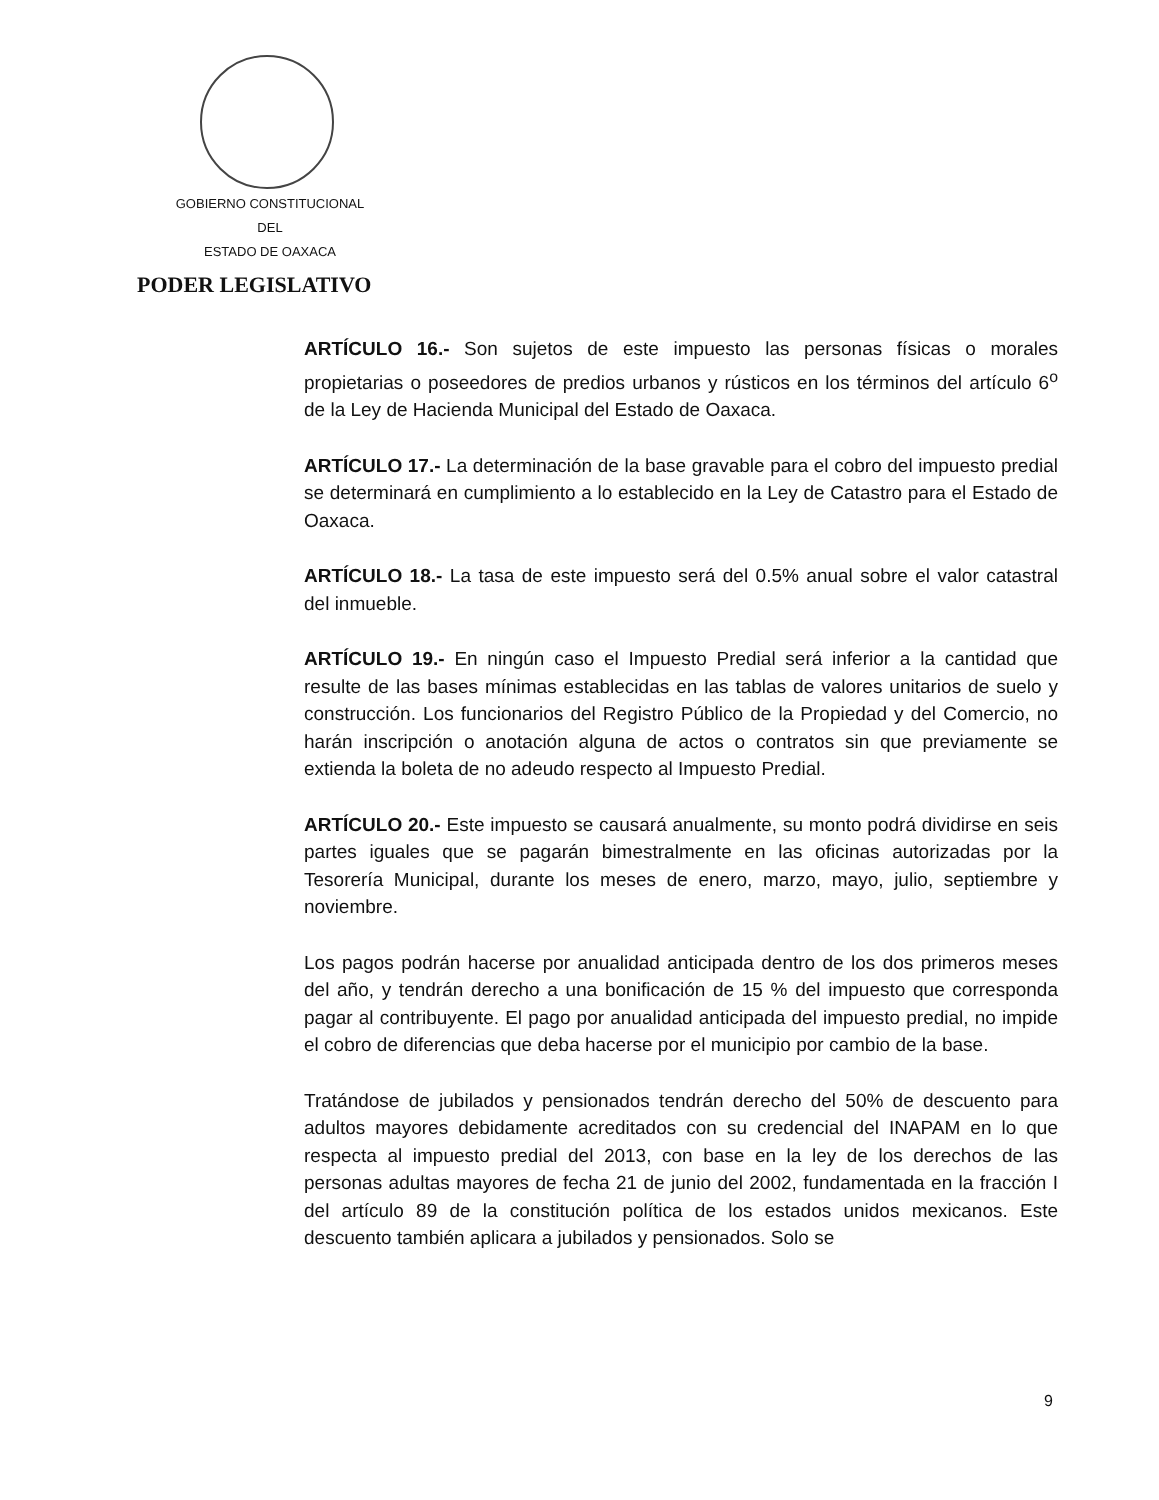GOBIERNO CONSTITUCIONAL
DEL
ESTADO DE OAXACA
PODER LEGISLATIVO
ARTÍCULO 16.- Son sujetos de este impuesto las personas físicas o morales propietarias o poseedores de predios urbanos y rústicos en los términos del artículo 6<sup>o</sup> de la Ley de Hacienda Municipal del Estado de Oaxaca.
ARTÍCULO 17.- La determinación de la base gravable para el cobro del impuesto predial se determinará en cumplimiento a lo establecido en la Ley de Catastro para el Estado de Oaxaca.
ARTÍCULO 18.- La tasa de este impuesto será del 0.5% anual sobre el valor catastral del inmueble.
ARTÍCULO 19.- En ningún caso el Impuesto Predial será inferior a la cantidad que resulte de las bases mínimas establecidas en las tablas de valores unitarios de suelo y construcción. Los funcionarios del Registro Público de la Propiedad y del Comercio, no harán inscripción o anotación alguna de actos o contratos sin que previamente se extienda la boleta de no adeudo respecto al Impuesto Predial.
ARTÍCULO 20.- Este impuesto se causará anualmente, su monto podrá dividirse en seis partes iguales que se pagarán bimestralmente en las oficinas autorizadas por la Tesorería Municipal, durante los meses de enero, marzo, mayo, julio, septiembre y noviembre.
Los pagos podrán hacerse por anualidad anticipada dentro de los dos primeros meses del año, y tendrán derecho a una bonificación de 15 % del impuesto que corresponda pagar al contribuyente. El pago por anualidad anticipada del impuesto predial, no impide el cobro de diferencias que deba hacerse por el municipio por cambio de la base.
Tratándose de jubilados y pensionados tendrán derecho del 50% de descuento para adultos mayores debidamente acreditados con su credencial del INAPAM en lo que respecta al impuesto predial del 2013, con base en la ley de los derechos de las personas adultas mayores de fecha 21 de junio del 2002, fundamentada en la fracción I del artículo 89 de la constitución política de los estados unidos mexicanos. Este descuento también aplicara a jubilados y pensionados. Solo se
9